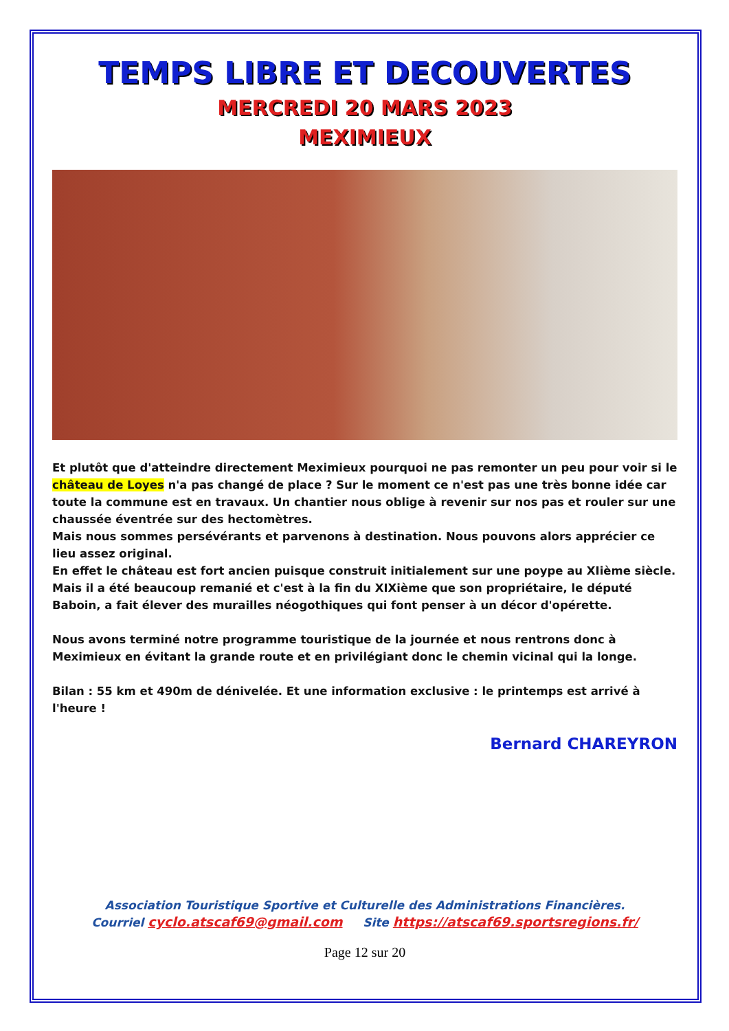TEMPS LIBRE ET DECOUVERTES
MERCREDI 20 MARS 2023
MEXIMIEUX
Et plutôt que d'atteindre directement Meximieux pourquoi ne pas remonter un peu pour voir si le château de Loyes n'a pas changé de place ? Sur le moment ce n'est pas une très bonne idée car toute la commune est en travaux. Un chantier nous oblige à revenir sur nos pas et rouler sur une chaussée éventrée sur des hectomètres.
Mais nous sommes persévérants et parvenons à destination. Nous pouvons alors apprécier ce lieu assez original.
En effet le château est fort ancien puisque construit initialement sur une poype au XIième siècle.
Mais il a été beaucoup remanié et c'est à la fin du XIXième que son propriétaire, le député Baboin, a fait élever des murailles néogothiques qui font penser à un décor d'opérette.
Nous avons terminé notre programme touristique de la journée et nous rentrons donc à Meximieux en évitant la grande route et en privilégiant donc le chemin vicinal qui la longe.
Bilan : 55 km et 490m de dénivelée. Et une information exclusive : le printemps est arrivé à l'heure !
Bernard CHAREYRON
Association Touristique Sportive et Culturelle des Administrations Financières.
Courriel cyclo.atscaf69@gmail.com Site https://atscaf69.sportsregions.fr/
Page 12 sur 20